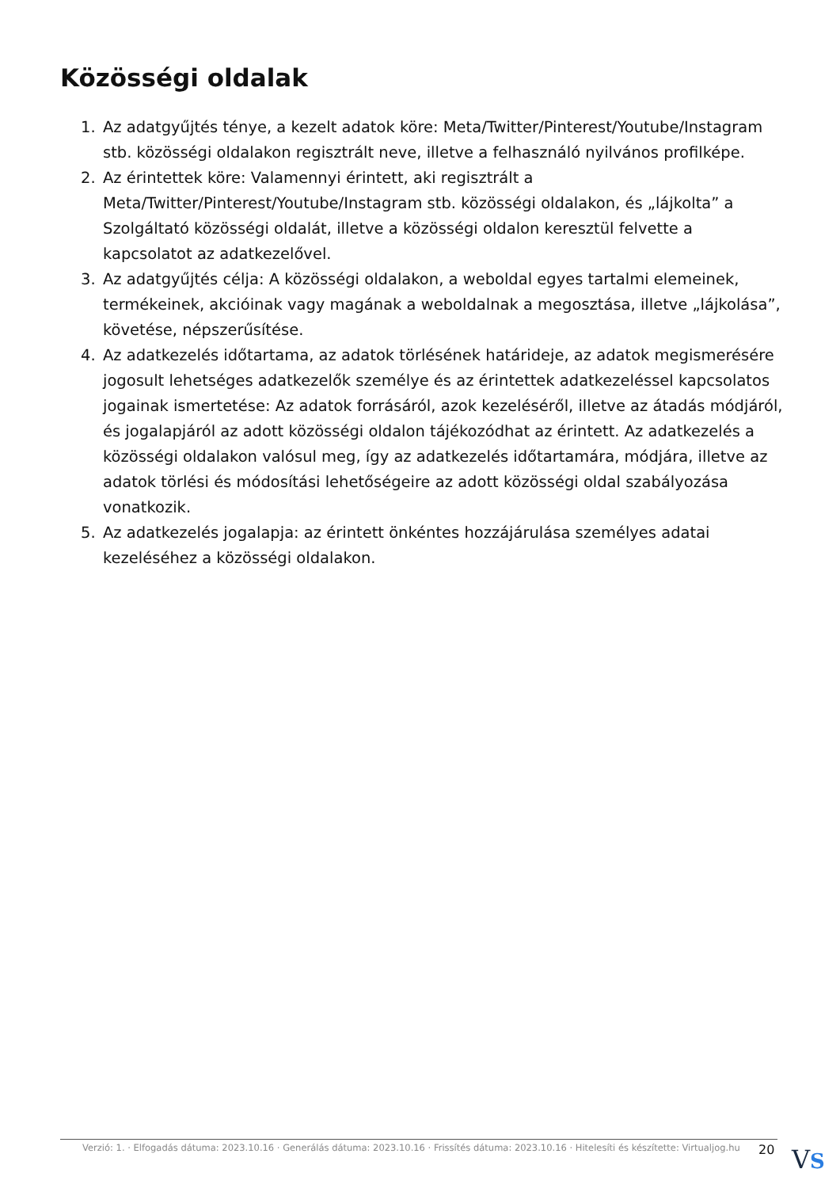Közösségi oldalak
1. Az adatgyűjtés ténye, a kezelt adatok köre: Meta/Twitter/Pinterest/Youtube/Instagram stb. közösségi oldalakon regisztrált neve, illetve a felhasználó nyilvános profilképe.
2. Az érintettek köre: Valamennyi érintett, aki regisztrált a Meta/Twitter/Pinterest/Youtube/Instagram stb. közösségi oldalakon, és „lájkolta” a Szolgáltató közösségi oldalát, illetve a közösségi oldalon keresztül felvette a kapcsolatot az adatkezelővel.
3. Az adatgyűjtés célja: A közösségi oldalakon, a weboldal egyes tartalmi elemeinek, termékeinek, akcióinak vagy magának a weboldalnak a megosztása, illetve „lájkolása”, követése, népszerűsítése.
4. Az adatkezelés időtartama, az adatok törlésének határideje, az adatok megismerésére jogosult lehetséges adatkezelők személye és az érintettek adatkezeléssel kapcsolatos jogainak ismertetése: Az adatok forrásáról, azok kezeléséről, illetve az átadás módjáról, és jogalapjáról az adott közösségi oldalon tájékozódhat az érintett. Az adatkezelés a közösségi oldalakon valósul meg, így az adatkezelés időtartamára, módjára, illetve az adatok törlési és módosítási lehetőségeire az adott közösségi oldal szabályozása vonatkozik.
5. Az adatkezelés jogalapja: az érintett önkéntes hozzájárulása személyes adatai kezeléséhez a közösségi oldalakon.
Verzió: 1. · Elfogadás dátuma: 2023.10.16 · Generálás dátuma: 2023.10.16 · Frissítés dátuma: 2023.10.16 · Hitelesíti és készítette: Virtualjog.hu
20 VS